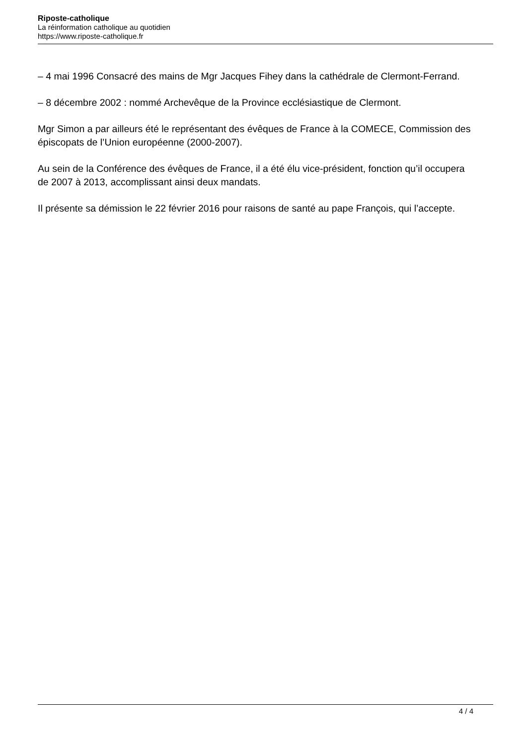Riposte-catholique
La réinformation catholique au quotidien
https://www.riposte-catholique.fr
– 4 mai 1996 Consacré des mains de Mgr Jacques Fihey dans la cathédrale de Clermont-Ferrand.
– 8 décembre 2002 : nommé Archevêque de la Province ecclésiastique de Clermont.
Mgr Simon a par ailleurs été le représentant des évêques de France à la COMECE, Commission des épiscopats de l’Union européenne (2000-2007).
Au sein de la Conférence des évêques de France, il a été élu vice-président, fonction qu’il occupera de 2007 à 2013, accomplissant ainsi deux mandats.
Il présente sa démission le 22 février 2016 pour raisons de santé au pape François, qui l’accepte.
4 / 4